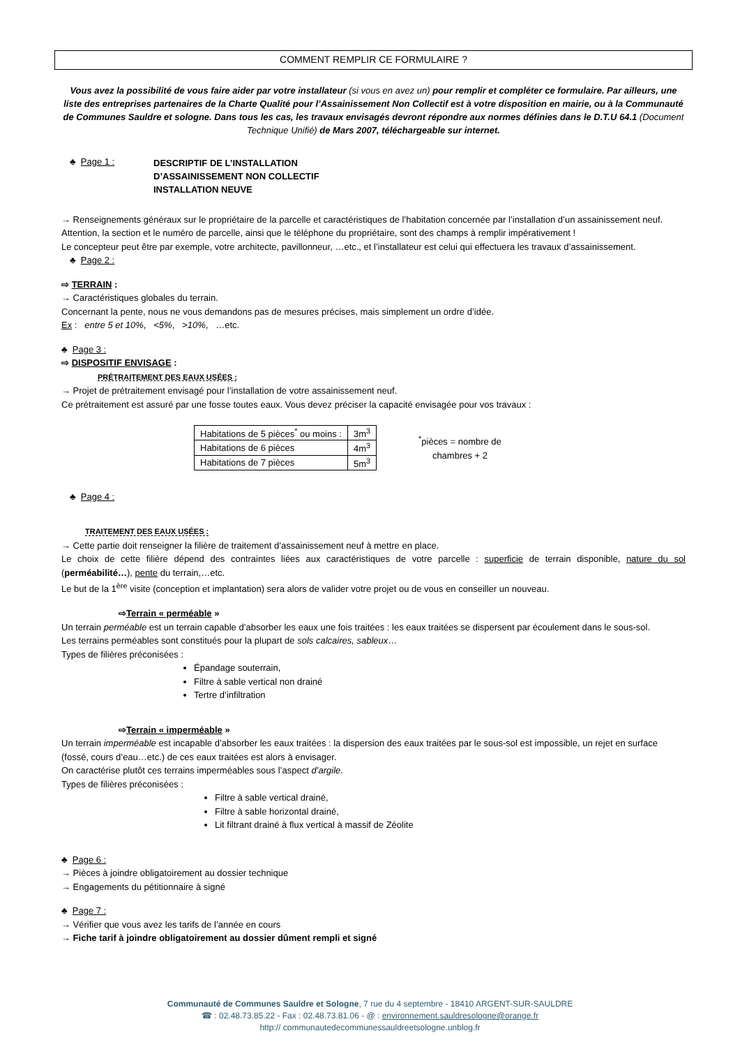COMMENT REMPLIR CE FORMULAIRE ?
Vous avez la possibilité de vous faire aider par votre installateur (si vous en avez un) pour remplir et compléter ce formulaire. Par ailleurs, une liste des entreprises partenaires de la Charte Qualité pour l’Assainissement Non Collectif est à votre disposition en mairie, ou à la Communauté de Communes Sauldre et sologne. Dans tous les cas, les travaux envisagés devront répondre aux normes définies dans le D.T.U 64.1 (Document Technique Unifié) de Mars 2007, téléchargeable sur internet.
♣ Page 1 : DESCRIPTIF DE L’INSTALLATION
D’ASSAINISSEMENT NON COLLECTIF
INSTALLATION NEUVE
→ Renseignements généraux sur le propriétaire de la parcelle et caractéristiques de l’habitation concernée par l’installation d’un assainissement neuf.
Attention, la section et le numéro de parcelle, ainsi que le téléphone du propriétaire, sont des champs à remplir impérativement !
Le concepteur peut être par exemple, votre architecte, pavillonneur, …etc., et l’installateur est celui qui effectuera les travaux d’assainissement.
♣ Page 2 :
⇨ TERRAIN :
→ Caractéristiques globales du terrain.
Concernant la pente, nous ne vous demandons pas de mesures précises, mais simplement un ordre d’idée.
Ex : entre 5 et 10%, <5%, >10%, …etc.
♣ Page 3 :
⇨ DISPOSITIF ENVISAGE :
PRÉTRAITEMENT DES EAUX USÉES :
→ Projet de prétraitement envisagé pour l’installation de votre assainissement neuf.
Ce prétraitement est assuré par une fosse toutes eaux. Vous devez préciser la capacité envisagée pour vos travaux :
| Habitations de 5 pièces<sup>*</sup> ou moins : | 3m<sup>3</sup> |
| Habitations de 6 pièces | 4m<sup>3</sup> |
| Habitations de 7 pièces | 5m<sup>3</sup> |
<sup>*</sup> pièces = nombre de
chambres + 2
♣ Page 4 :
TRAITEMENT DES EAUX USÉES :
→ Cette partie doit renseigner la filière de traitement d’assainissement neuf à mettre en place.
Le choix de cette filière dépend des contraintes liées aux caractéristiques de votre parcelle : superficie de terrain disponible, nature du sol (perméabilité…), pente du terrain,…etc.
Le but de la 1<sup>ère</sup> visite (conception et implantation) sera alors de valider votre projet ou de vous en conseiller un nouveau.
⇨Terrain « perméable »
Un terrain perméable est un terrain capable d’absorber les eaux une fois traitées : les eaux traitées se dispersent par écoulement dans le sous-sol.
Les terrains perméables sont constitués pour la plupart de sols calcaires, sableux…
Types de filières préconisées :
Épandage souterrain,
Filtre à sable vertical non drainé
Tertre d’infiltration
⇨Terrain « imperméable »
Un terrain imperméable est incapable d’absorber les eaux traitées : la dispersion des eaux traitées par le sous-sol est impossible, un rejet en surface (fossé, cours d’eau…etc.) de ces eaux traitées est alors à envisager.
On caractérise plutôt ces terrains imperméables sous l’aspect d’argile.
Types de filières préconisées :
Filtre à sable vertical drainé,
Filtre à sable horizontal drainé,
Lit filtrant drainé à flux vertical à massif de Zéolite
♣ Page 6 :
→ Pièces à joindre obligatoirement au dossier technique
→ Engagements du pétitionnaire à signé
♣ Page 7 :
→ Vérifier que vous avez les tarifs de l’année en cours
→ Fiche tarif à joindre obligatoirement au dossier dûment rempli et signé
Communauté de Communes Sauldre et Sologne, 7 rue du 4 septembre - 18410 ARGENT-SUR-SAULDRE
☎ : 02.48.73.85.22 - Fax : 02.48.73.81.06 - @ : environnement.sauldresologne@orange.fr
http:// communautedecommunessauldreetsologne.unblog.fr